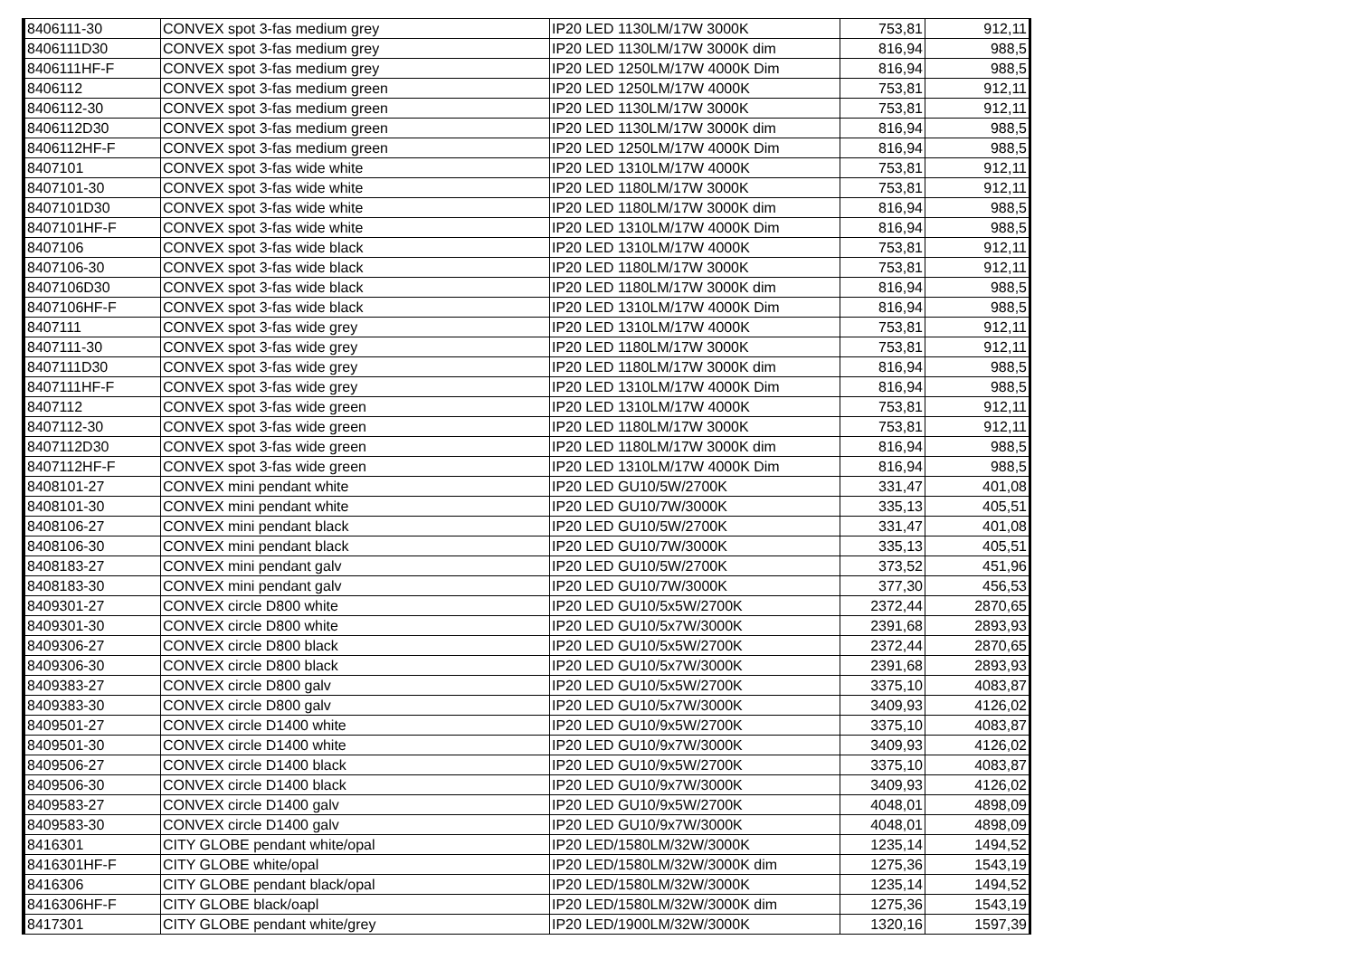| 8406111-30 | CONVEX spot 3-fas medium grey | IP20 LED 1130LM/17W 3000K | 753,81 | 912,11 |
| 8406111D30 | CONVEX spot 3-fas medium grey | IP20 LED 1130LM/17W 3000K dim | 816,94 | 988,5 |
| 8406111HF-F | CONVEX spot 3-fas medium grey | IP20 LED 1250LM/17W 4000K Dim | 816,94 | 988,5 |
| 8406112 | CONVEX spot 3-fas medium green | IP20 LED 1250LM/17W 4000K | 753,81 | 912,11 |
| 8406112-30 | CONVEX spot 3-fas medium green | IP20 LED 1130LM/17W 3000K | 753,81 | 912,11 |
| 8406112D30 | CONVEX spot 3-fas medium green | IP20 LED 1130LM/17W 3000K dim | 816,94 | 988,5 |
| 8406112HF-F | CONVEX spot 3-fas medium green | IP20 LED 1250LM/17W 4000K Dim | 816,94 | 988,5 |
| 8407101 | CONVEX spot 3-fas wide white | IP20 LED 1310LM/17W 4000K | 753,81 | 912,11 |
| 8407101-30 | CONVEX spot 3-fas wide white | IP20 LED 1180LM/17W 3000K | 753,81 | 912,11 |
| 8407101D30 | CONVEX spot 3-fas wide white | IP20 LED 1180LM/17W 3000K dim | 816,94 | 988,5 |
| 8407101HF-F | CONVEX spot 3-fas wide white | IP20 LED 1310LM/17W 4000K Dim | 816,94 | 988,5 |
| 8407106 | CONVEX spot 3-fas wide black | IP20 LED 1310LM/17W 4000K | 753,81 | 912,11 |
| 8407106-30 | CONVEX spot 3-fas wide black | IP20 LED 1180LM/17W 3000K | 753,81 | 912,11 |
| 8407106D30 | CONVEX spot 3-fas wide black | IP20 LED 1180LM/17W 3000K dim | 816,94 | 988,5 |
| 8407106HF-F | CONVEX spot 3-fas wide black | IP20 LED 1310LM/17W 4000K Dim | 816,94 | 988,5 |
| 8407111 | CONVEX spot 3-fas wide grey | IP20 LED 1310LM/17W 4000K | 753,81 | 912,11 |
| 8407111-30 | CONVEX spot 3-fas wide grey | IP20 LED 1180LM/17W 3000K | 753,81 | 912,11 |
| 8407111D30 | CONVEX spot 3-fas wide grey | IP20 LED 1180LM/17W 3000K dim | 816,94 | 988,5 |
| 8407111HF-F | CONVEX spot 3-fas wide grey | IP20 LED 1310LM/17W 4000K Dim | 816,94 | 988,5 |
| 8407112 | CONVEX spot 3-fas wide green | IP20 LED 1310LM/17W 4000K | 753,81 | 912,11 |
| 8407112-30 | CONVEX spot 3-fas wide green | IP20 LED 1180LM/17W 3000K | 753,81 | 912,11 |
| 8407112D30 | CONVEX spot 3-fas wide green | IP20 LED 1180LM/17W 3000K dim | 816,94 | 988,5 |
| 8407112HF-F | CONVEX spot 3-fas wide green | IP20 LED 1310LM/17W 4000K Dim | 816,94 | 988,5 |
| 8408101-27 | CONVEX mini pendant white | IP20 LED GU10/5W/2700K | 331,47 | 401,08 |
| 8408101-30 | CONVEX mini pendant white | IP20 LED GU10/7W/3000K | 335,13 | 405,51 |
| 8408106-27 | CONVEX mini pendant black | IP20 LED GU10/5W/2700K | 331,47 | 401,08 |
| 8408106-30 | CONVEX mini pendant black | IP20 LED GU10/7W/3000K | 335,13 | 405,51 |
| 8408183-27 | CONVEX mini pendant galv | IP20 LED GU10/5W/2700K | 373,52 | 451,96 |
| 8408183-30 | CONVEX mini pendant galv | IP20 LED GU10/7W/3000K | 377,30 | 456,53 |
| 8409301-27 | CONVEX circle D800 white | IP20 LED GU10/5x5W/2700K | 2372,44 | 2870,65 |
| 8409301-30 | CONVEX circle D800 white | IP20 LED GU10/5x7W/3000K | 2391,68 | 2893,93 |
| 8409306-27 | CONVEX circle D800 black | IP20 LED GU10/5x5W/2700K | 2372,44 | 2870,65 |
| 8409306-30 | CONVEX circle D800 black | IP20 LED GU10/5x7W/3000K | 2391,68 | 2893,93 |
| 8409383-27 | CONVEX circle D800 galv | IP20 LED GU10/5x5W/2700K | 3375,10 | 4083,87 |
| 8409383-30 | CONVEX circle D800 galv | IP20 LED GU10/5x7W/3000K | 3409,93 | 4126,02 |
| 8409501-27 | CONVEX circle D1400 white | IP20 LED GU10/9x5W/2700K | 3375,10 | 4083,87 |
| 8409501-30 | CONVEX circle D1400 white | IP20 LED GU10/9x7W/3000K | 3409,93 | 4126,02 |
| 8409506-27 | CONVEX circle D1400 black | IP20 LED GU10/9x5W/2700K | 3375,10 | 4083,87 |
| 8409506-30 | CONVEX circle D1400 black | IP20 LED GU10/9x7W/3000K | 3409,93 | 4126,02 |
| 8409583-27 | CONVEX circle D1400 galv | IP20 LED GU10/9x5W/2700K | 4048,01 | 4898,09 |
| 8409583-30 | CONVEX circle D1400 galv | IP20 LED GU10/9x7W/3000K | 4048,01 | 4898,09 |
| 8416301 | CITY GLOBE pendant white/opal | IP20 LED/1580LM/32W/3000K | 1235,14 | 1494,52 |
| 8416301HF-F | CITY GLOBE white/opal | IP20 LED/1580LM/32W/3000K dim | 1275,36 | 1543,19 |
| 8416306 | CITY GLOBE pendant black/opal | IP20 LED/1580LM/32W/3000K | 1235,14 | 1494,52 |
| 8416306HF-F | CITY GLOBE black/oapl | IP20 LED/1580LM/32W/3000K dim | 1275,36 | 1543,19 |
| 8417301 | CITY GLOBE pendant white/grey | IP20 LED/1900LM/32W/3000K | 1320,16 | 1597,39 |